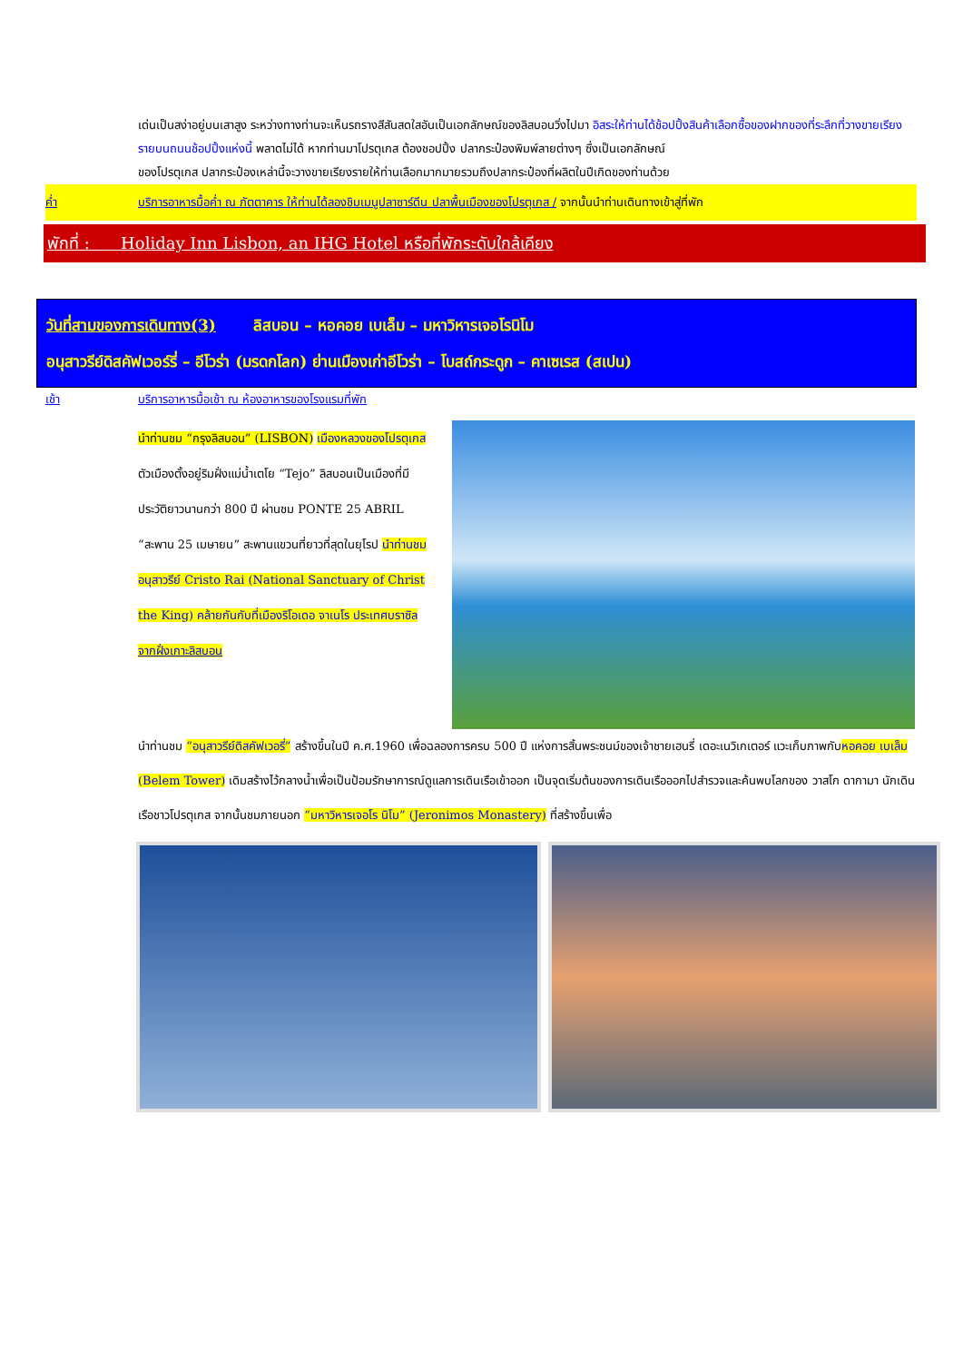เด่นเป็นสง่าอยู่บนเสาสูง ระหว่างทางท่านจะเห็นรถรางสีสันสดใสอันเป็นเอกลักษณ์ของลิสบอนวิ่งไปมา อิสระให้ท่านได้ช้อปปิ้งสินค้าเลือกซื้อของฝากของที่ระลึกที่วางขายเรียงรายบนถนนช้อปปิ้งแห่งนี้ พลาดไม่ได้ หากท่านมาโปรตุเกส ต้องชอปปิ้ง ปลากระป๋องพิมพ์ลายต่างๆ ซึ่งเป็นเอกลักษณ์
ของโปรตุเกส ปลากระป๋องเหล่านี้จะวางขายเรียงรายให้ท่านเลือกมากมายรวมถึงปลากระป๋องที่ผลิตในปีเกิดของท่านด้วย
ค่ำ บริการอาหารมื้อค่ำ ณ ภัตตาคาร ให้ท่านได้ลองชิมเมนูปลาซาร์ดีน ปลาพื้นเมืองของโปรตุเกส / จากนั้นนำท่านเดินทางเข้าสู่ที่พัก
พักที่ : Holiday Inn Lisbon, an IHG Hotel หรือที่พักระดับใกล้เคียง
วันที่สามของการเดินทาง(3) ลิสบอน – หอคอย เบเล็ม – มหาวิหารเจอโรนิโม
อนุสาวรีย์ดิสคัฟเวอร์รี่ – อีโวร่า (มรดกโลก) ย่านเมืองเก่าอีโวร่า – โบสถ์กระดูก – คาเซเรส (สเปน)
เช้า บริการอาหารมื้อเช้า ณ ห้องอาหารของโรงแรมที่พัก
นำท่านชม “กรุงลิสบอน” (LISBON) เมืองหลวงของโปรตุเกส ตัวเมืองตั้งอยู่ริมฝั่งแม่น้ำเตโย “Tejo” ลิสบอนเป็นเมืองที่มีประวัติยาวนานกว่า 800 ปี ผ่านชม PONTE 25 ABRIL “สะพาน 25 เมษายน” สะพานแขวนที่ยาวที่สุดในยุโรป นำท่านชมอนุสาวรีย์ Cristo Rai (National Sanctuary of Christ the King) คล้ายกันกับที่เมืองริโอเดอ จาเนโร ประเทศบราซิล จากฝั่งเกาะลิสบอน
นำท่านชม “อนุสาวรีย์ดิสคัฟเวอรี่” สร้างขึ้นในปี ค.ศ.1960 เพื่อฉลองการครบ 500 ปี แห่งการสิ้นพระชนม์ของเจ้าชายเฮนรี่ เดอะเนวิเกเตอร์ แวะเก็บภาพกับหอคอย เบเล็ม (Belem Tower) เดิมสร้างไว้กลางน้ำเพื่อเป็นป้อมรักษาการณ์ดูแลการเดินเรือเข้าออก เป็นจุดเริ่มต้นของการเดินเรือออกไปสำรวจและค้นพบโลกของ วาสโก ดากามา นักเดินเรือชาวโปรตุเกส จากนั้นชมภายนอก “มหาวิหารเจอโร นิโม” (Jeronimos Monastery) ที่สร้างขึ้นเพื่อ